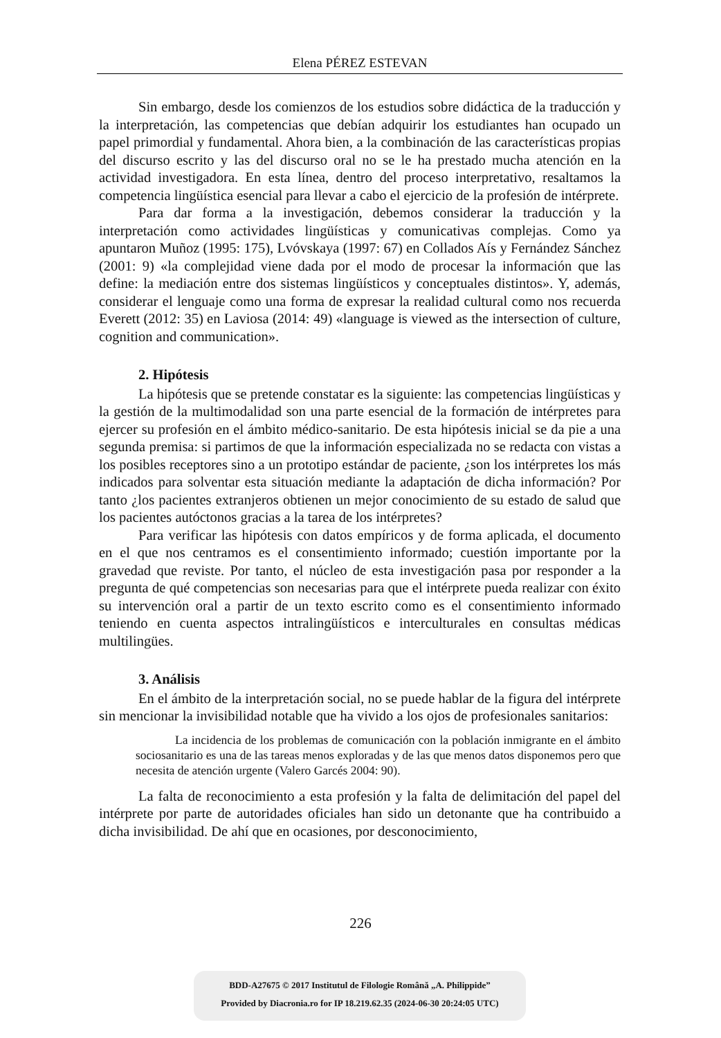Elena PÉREZ ESTEVAN
Sin embargo, desde los comienzos de los estudios sobre didáctica de la traducción y la interpretación, las competencias que debían adquirir los estudiantes han ocupado un papel primordial y fundamental. Ahora bien, a la combinación de las características propias del discurso escrito y las del discurso oral no se le ha prestado mucha atención en la actividad investigadora. En esta línea, dentro del proceso interpretativo, resaltamos la competencia lingüística esencial para llevar a cabo el ejercicio de la profesión de intérprete.
Para dar forma a la investigación, debemos considerar la traducción y la interpretación como actividades lingüísticas y comunicativas complejas. Como ya apuntaron Muñoz (1995: 175), Lvóvskaya (1997: 67) en Collados Aís y Fernández Sánchez (2001: 9) «la complejidad viene dada por el modo de procesar la información que las define: la mediación entre dos sistemas lingüísticos y conceptuales distintos». Y, además, considerar el lenguaje como una forma de expresar la realidad cultural como nos recuerda Everett (2012: 35) en Laviosa (2014: 49) «language is viewed as the intersection of culture, cognition and communication».
2. Hipótesis
La hipótesis que se pretende constatar es la siguiente: las competencias lingüísticas y la gestión de la multimodalidad son una parte esencial de la formación de intérpretes para ejercer su profesión en el ámbito médico-sanitario. De esta hipótesis inicial se da pie a una segunda premisa: si partimos de que la información especializada no se redacta con vistas a los posibles receptores sino a un prototipo estándar de paciente, ¿son los intérpretes los más indicados para solventar esta situación mediante la adaptación de dicha información? Por tanto ¿los pacientes extranjeros obtienen un mejor conocimiento de su estado de salud que los pacientes autóctonos gracias a la tarea de los intérpretes?
Para verificar las hipótesis con datos empíricos y de forma aplicada, el documento en el que nos centramos es el consentimiento informado; cuestión importante por la gravedad que reviste. Por tanto, el núcleo de esta investigación pasa por responder a la pregunta de qué competencias son necesarias para que el intérprete pueda realizar con éxito su intervención oral a partir de un texto escrito como es el consentimiento informado teniendo en cuenta aspectos intralingüísticos e interculturales en consultas médicas multilingües.
3. Análisis
En el ámbito de la interpretación social, no se puede hablar de la figura del intérprete sin mencionar la invisibilidad notable que ha vivido a los ojos de profesionales sanitarios:
La incidencia de los problemas de comunicación con la población inmigrante en el ámbito sociosanitario es una de las tareas menos exploradas y de las que menos datos disponemos pero que necesita de atención urgente (Valero Garcés 2004: 90).
La falta de reconocimiento a esta profesión y la falta de delimitación del papel del intérprete por parte de autoridades oficiales han sido un detonante que ha contribuido a dicha invisibilidad. De ahí que en ocasiones, por desconocimiento,
226
BDD-A27675 © 2017 Institutul de Filologie Română „A. Philippide”
Provided by Diacronia.ro for IP 18.219.62.35 (2024-06-30 20:24:05 UTC)